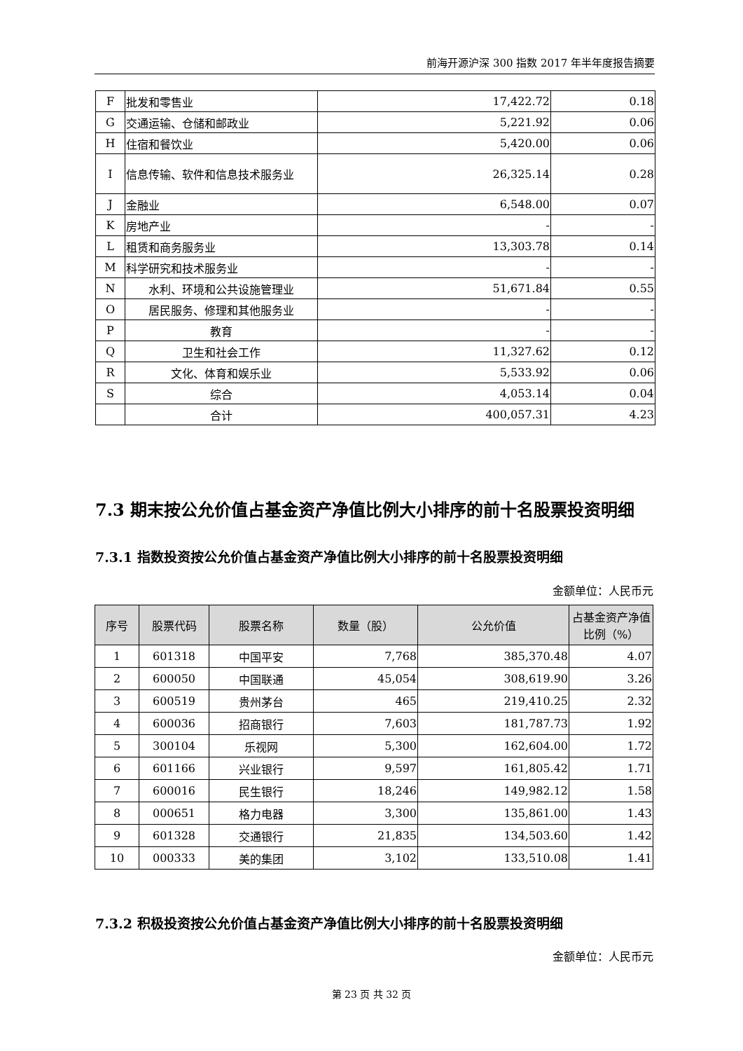前海开源沪深 300 指数 2017 年半年度报告摘要
| F | 批发和零售业 | 17,422.72 | 0.18 |
| G | 交通运输、仓储和邮政业 | 5,221.92 | 0.06 |
| H | 住宿和餐饮业 | 5,420.00 | 0.06 |
| I | 信息传输、软件和信息技术服务业 | 26,325.14 | 0.28 |
| J | 金融业 | 6,548.00 | 0.07 |
| K | 房地产业 | - | - |
| L | 租赁和商务服务业 | 13,303.78 | 0.14 |
| M | 科学研究和技术服务业 | - | - |
| N | 水利、环境和公共设施管理业 | 51,671.84 | 0.55 |
| O | 居民服务、修理和其他服务业 | - | - |
| P | 教育 | - | - |
| Q | 卫生和社会工作 | 11,327.62 | 0.12 |
| R | 文化、体育和娱乐业 | 5,533.92 | 0.06 |
| S | 综合 | 4,053.14 | 0.04 |
| | 合计 | 400,057.31 | 4.23 |
7.3 期末按公允价值占基金资产净值比例大小排序的前十名股票投资明细
7.3.1 指数投资按公允价值占基金资产净值比例大小排序的前十名股票投资明细
金额单位：人民币元
| 序号 | 股票代码 | 股票名称 | 数量（股） | 公允价值 | 占基金资产净值比例（%） |
| --- | --- | --- | --- | --- | --- |
| 1 | 601318 | 中国平安 | 7,768 | 385,370.48 | 4.07 |
| 2 | 600050 | 中国联通 | 45,054 | 308,619.90 | 3.26 |
| 3 | 600519 | 贵州茅台 | 465 | 219,410.25 | 2.32 |
| 4 | 600036 | 招商银行 | 7,603 | 181,787.73 | 1.92 |
| 5 | 300104 | 乐视网 | 5,300 | 162,604.00 | 1.72 |
| 6 | 601166 | 兴业银行 | 9,597 | 161,805.42 | 1.71 |
| 7 | 600016 | 民生银行 | 18,246 | 149,982.12 | 1.58 |
| 8 | 000651 | 格力电器 | 3,300 | 135,861.00 | 1.43 |
| 9 | 601328 | 交通银行 | 21,835 | 134,503.60 | 1.42 |
| 10 | 000333 | 美的集团 | 3,102 | 133,510.08 | 1.41 |
7.3.2 积极投资按公允价值占基金资产净值比例大小排序的前十名股票投资明细
金额单位：人民币元
第 23 页 共 32 页